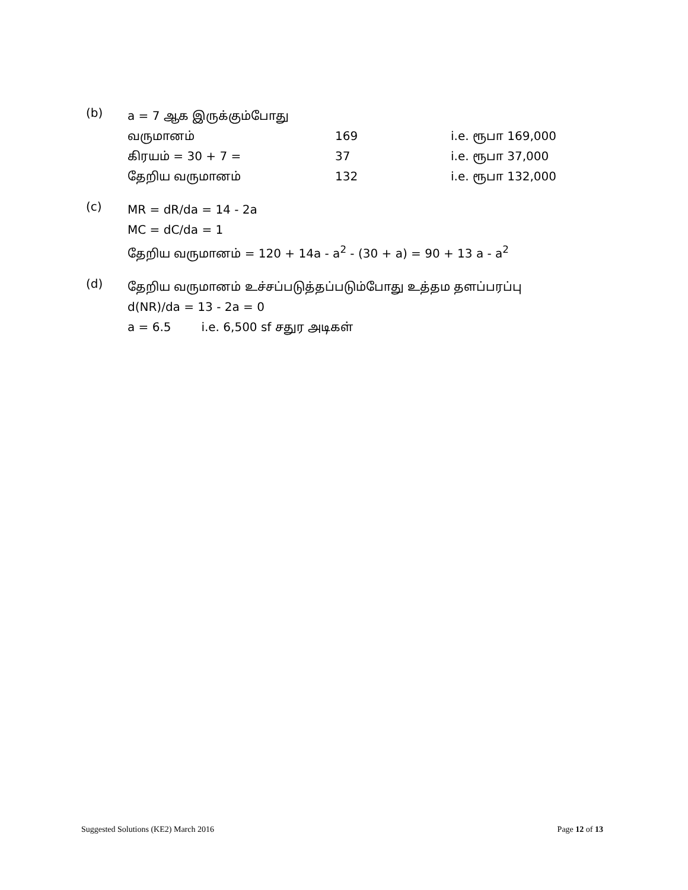(b)
a = 7 ஆக இருக்கும்போது
வருமானம் 169 i.e. ரூபா 169,000
கிரயம் = 30 + 7 = 37 i.e. ரூபா 37,000
தேறிய வருமானம் 132 i.e. ரூபா 132,000
(c)
MR = dR/da = 14 - 2a
MC = dC/da = 1
தேறிய வருமானம் = 120 + 14a - a<sup>2</sup> - (30 + a) = 90 + 13 a - a<sup>2</sup>
(d)
தேறிய வருமானம் உச்சப்படுத்தப்படும்போது உத்தம தளப்பரப்பு
d(NR)/da = 13 - 2a = 0
a = 6.5 i.e. 6,500 sf சதுர அடிகள்
Suggested Solutions (KE2) March 2016 Page 12 of 13